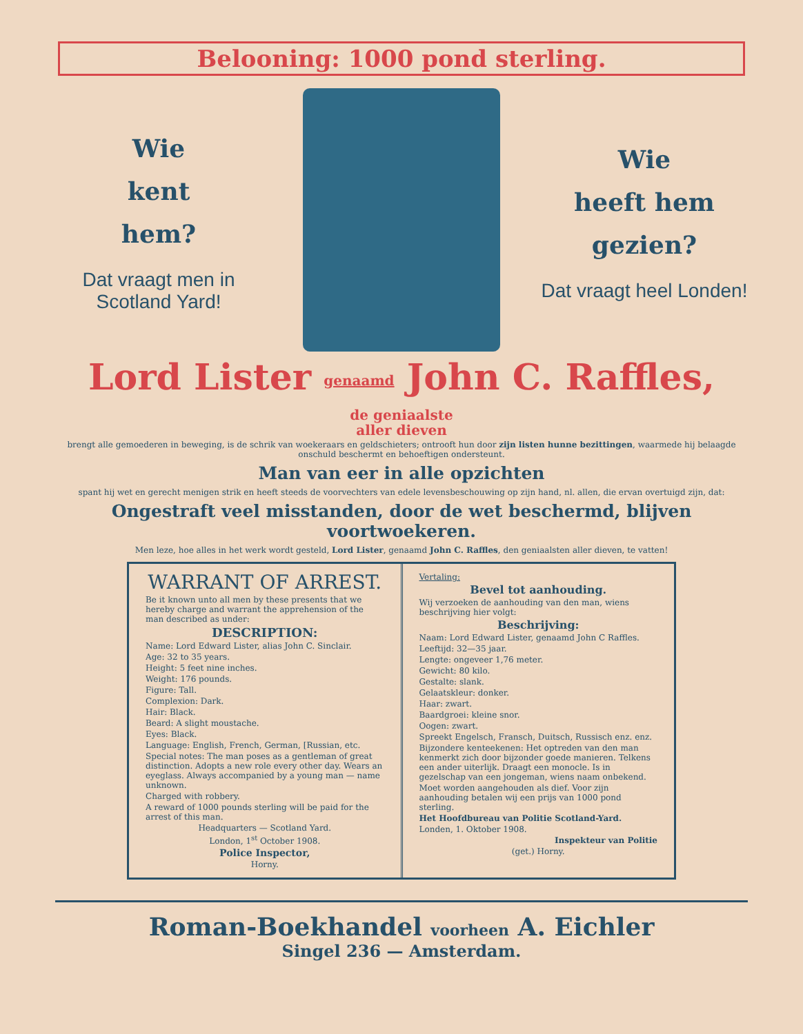Belooning: 1000 pond sterling.
Wie
kent
hem?
Dat vraagt men in Scotland Yard!
Wie
heeft hem
gezien?
Dat vraagt heel Londen!
Lord Lister genaamd John C. Raffles, de geniaalste
aller dieven
brengt alle gemoederen in beweging, is de schrik van woekeraars en geldschieters; ontrooft hun door zijn listen hunne bezittingen, waarmede hij belaagde onschuld beschermt en behoeftigen ondersteunt.
Man van eer in alle opzichten
spant hij wet en gerecht menigen strik en heeft steeds de voorvechters van edele levensbeschouwing op zijn hand, nl. allen, die ervan overtuigd zijn, dat:
Ongestraft veel misstanden, door de wet beschermd, blijven voortwoekeren.
Men leze, hoe alles in het werk wordt gesteld, Lord Lister, genaamd John C. Raffles, den geniaalsten aller dieven, te vatten!
WARRANT OF ARREST.
Be it known unto all men by these presents that we hereby charge and warrant the apprehension of the man described as under:
DESCRIPTION:
Name: Lord Edward Lister, alias John C. Sinclair.
Age: 32 to 35 years.
Height: 5 feet nine inches.
Weight: 176 pounds.
Figure: Tall.
Complexion: Dark.
Hair: Black.
Beard: A slight moustache.
Eyes: Black.
Language: English, French, German, [Russian, etc.
Special notes: The man poses as a gentleman of great distinction. Adopts a new role every other day. Wears an eyeglass. Always accompanied by a young man — name unknown.
Charged with robbery.
A reward of 1000 pounds sterling will be paid for the arrest of this man.
Headquarters — Scotland Yard.
London, 1<sup>st</sup> October 1908.
Police Inspector,
Horny.
Vertaling:
Bevel tot aanhouding.
Wij verzoeken de aanhouding van den man, wiens beschrijving hier volgt:
Beschrijving:
Naam: Lord Edward Lister, genaamd John C Raffles.
Leeftijd: 32—35 jaar.
Lengte: ongeveer 1,76 meter.
Gewicht: 80 kilo.
Gestalte: slank.
Gelaatskleur: donker.
Haar: zwart.
Baardgroei: kleine snor.
Oogen: zwart.
Spreekt Engelsch, Fransch, Duitsch, Russisch enz. enz.
Bijzondere kenteekenen: Het optreden van den man kenmerkt zich door bijzonder goede manieren. Telkens een ander uiterlijk. Draagt een monocle. Is in gezelschap van een jongeman, wiens naam onbekend.
Moet worden aangehouden als dief. Voor zijn aanhouding betalen wij een prijs van 1000 pond sterling.
Het Hoofdbureau van Politie Scotland-Yard.
Londen, 1. Oktober 1908.
Inspekteur van Politie
(get.) Horny.
Roman-Boekhandel voorheen A. Eichler
Singel 236 — Amsterdam.